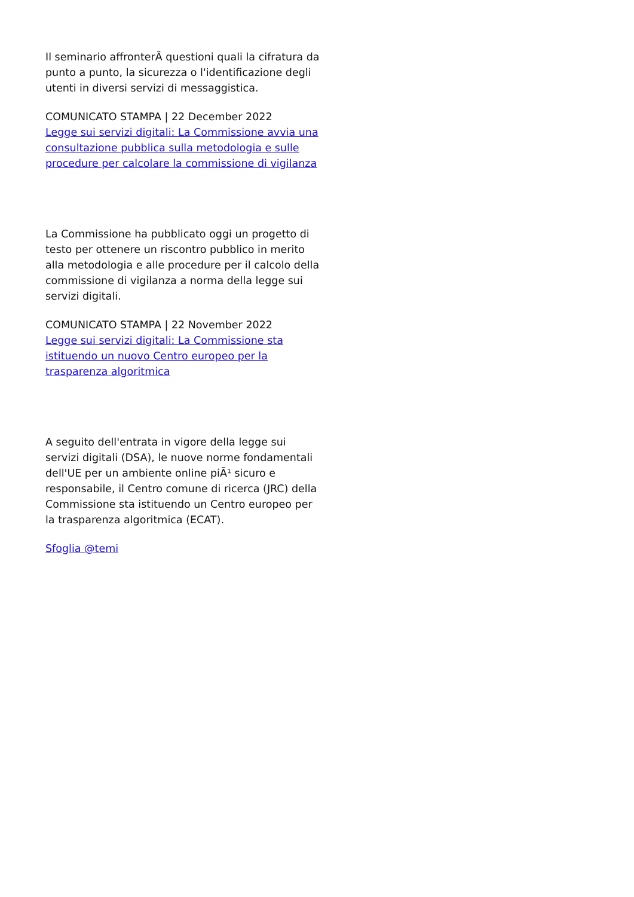Il seminario affronterÃ questioni quali la cifratura da punto a punto, la sicurezza o l'identificazione degli utenti in diversi servizi di messaggistica.
COMUNICATO STAMPA | 22 December 2022
Legge sui servizi digitali: La Commissione avvia una consultazione pubblica sulla metodologia e sulle procedure per calcolare la commissione di vigilanza
La Commissione ha pubblicato oggi un progetto di testo per ottenere un riscontro pubblico in merito alla metodologia e alle procedure per il calcolo della commissione di vigilanza a norma della legge sui servizi digitali.
COMUNICATO STAMPA | 22 November 2022
Legge sui servizi digitali: La Commissione sta istituendo un nuovo Centro europeo per la trasparenza algoritmica
A seguito dell'entrata in vigore della legge sui servizi digitali (DSA), le nuove norme fondamentali dell'UE per un ambiente online piÃ¹ sicuro e responsabile, il Centro comune di ricerca (JRC) della Commissione sta istituendo un Centro europeo per la trasparenza algoritmica (ECAT).
Sfoglia @temi